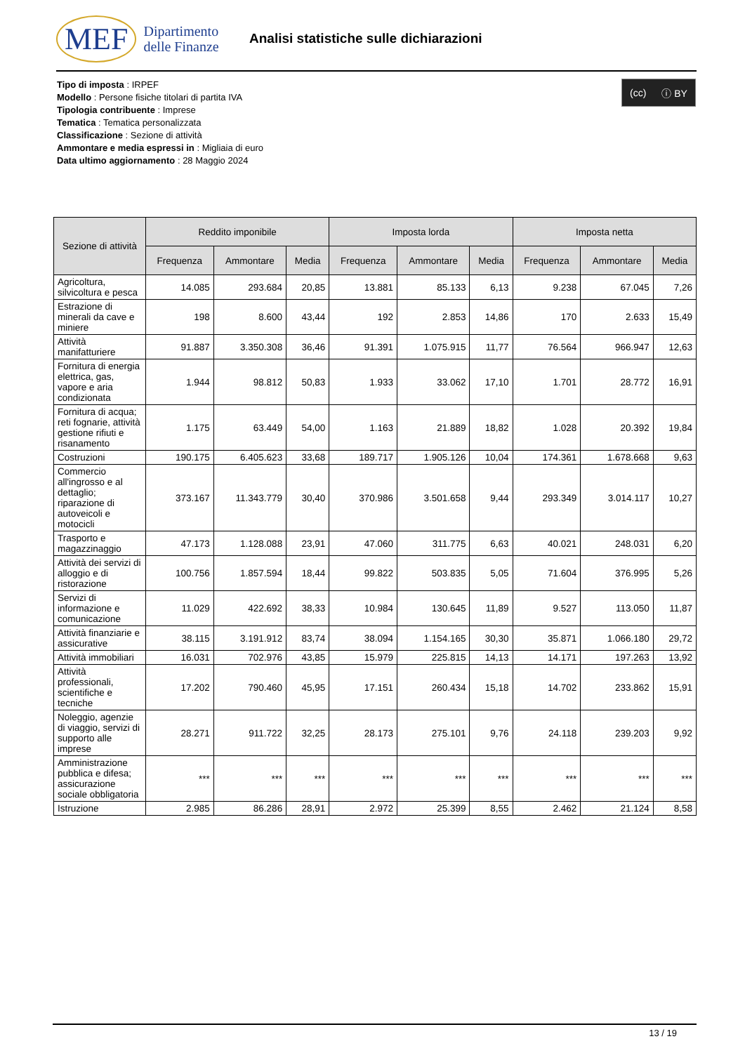MEF Dipartimento
delle Finanze
Analisi statistiche sulle dichiarazioni
Tipo di imposta : IRPEF
Modello : Persone fisiche titolari di partita IVA
Tipologia contribuente : Imprese
Tematica : Tematica personalizzata
Classificazione : Sezione di attività
Ammontare e media espressi in : Migliaia di euro
Data ultimo aggiornamento : 28 Maggio 2024
(cc) ⓘ BY
| Sezione di attività | Reddito imponibile | | | Imposta lorda | | | Imposta netta | | |
| --- | --- | --- | --- | --- | --- | --- | --- | --- | --- |
| | Frequenza | Ammontare | Media | Frequenza | Ammontare | Media | Frequenza | Ammontare | Media |
| Agricoltura, silvicoltura e pesca | 14.085 | 293.684 | 20,85 | 13.881 | 85.133 | 6,13 | 9.238 | 67.045 | 7,26 |
| Estrazione di minerali da cave e miniere | 198 | 8.600 | 43,44 | 192 | 2.853 | 14,86 | 170 | 2.633 | 15,49 |
| Attività manifatturiere | 91.887 | 3.350.308 | 36,46 | 91.391 | 1.075.915 | 11,77 | 76.564 | 966.947 | 12,63 |
| Fornitura di energia elettrica, gas, vapore e aria condizionata | 1.944 | 98.812 | 50,83 | 1.933 | 33.062 | 17,10 | 1.701 | 28.772 | 16,91 |
| Fornitura di acqua; reti fognarie, attività gestione rifiuti e risanamento | 1.175 | 63.449 | 54,00 | 1.163 | 21.889 | 18,82 | 1.028 | 20.392 | 19,84 |
| Costruzioni | 190.175 | 6.405.623 | 33,68 | 189.717 | 1.905.126 | 10,04 | 174.361 | 1.678.668 | 9,63 |
| Commercio all'ingrosso e al dettaglio; riparazione di autoveicoli e motocicli | 373.167 | 11.343.779 | 30,40 | 370.986 | 3.501.658 | 9,44 | 293.349 | 3.014.117 | 10,27 |
| Trasporto e magazzinaggio | 47.173 | 1.128.088 | 23,91 | 47.060 | 311.775 | 6,63 | 40.021 | 248.031 | 6,20 |
| Attività dei servizi di alloggio e di ristorazione | 100.756 | 1.857.594 | 18,44 | 99.822 | 503.835 | 5,05 | 71.604 | 376.995 | 5,26 |
| Servizi di informazione e comunicazione | 11.029 | 422.692 | 38,33 | 10.984 | 130.645 | 11,89 | 9.527 | 113.050 | 11,87 |
| Attività finanziarie e assicurative | 38.115 | 3.191.912 | 83,74 | 38.094 | 1.154.165 | 30,30 | 35.871 | 1.066.180 | 29,72 |
| Attività immobiliari | 16.031 | 702.976 | 43,85 | 15.979 | 225.815 | 14,13 | 14.171 | 197.263 | 13,92 |
| Attività professionali, scientifiche e tecniche | 17.202 | 790.460 | 45,95 | 17.151 | 260.434 | 15,18 | 14.702 | 233.862 | 15,91 |
| Noleggio, agenzie di viaggio, servizi di supporto alle imprese | 28.271 | 911.722 | 32,25 | 28.173 | 275.101 | 9,76 | 24.118 | 239.203 | 9,92 |
| Amministrazione pubblica e difesa; assicurazione sociale obbligatoria | *** | *** | *** | *** | *** | *** | *** | *** | *** |
| Istruzione | 2.985 | 86.286 | 28,91 | 2.972 | 25.399 | 8,55 | 2.462 | 21.124 | 8,58 |
13 / 19